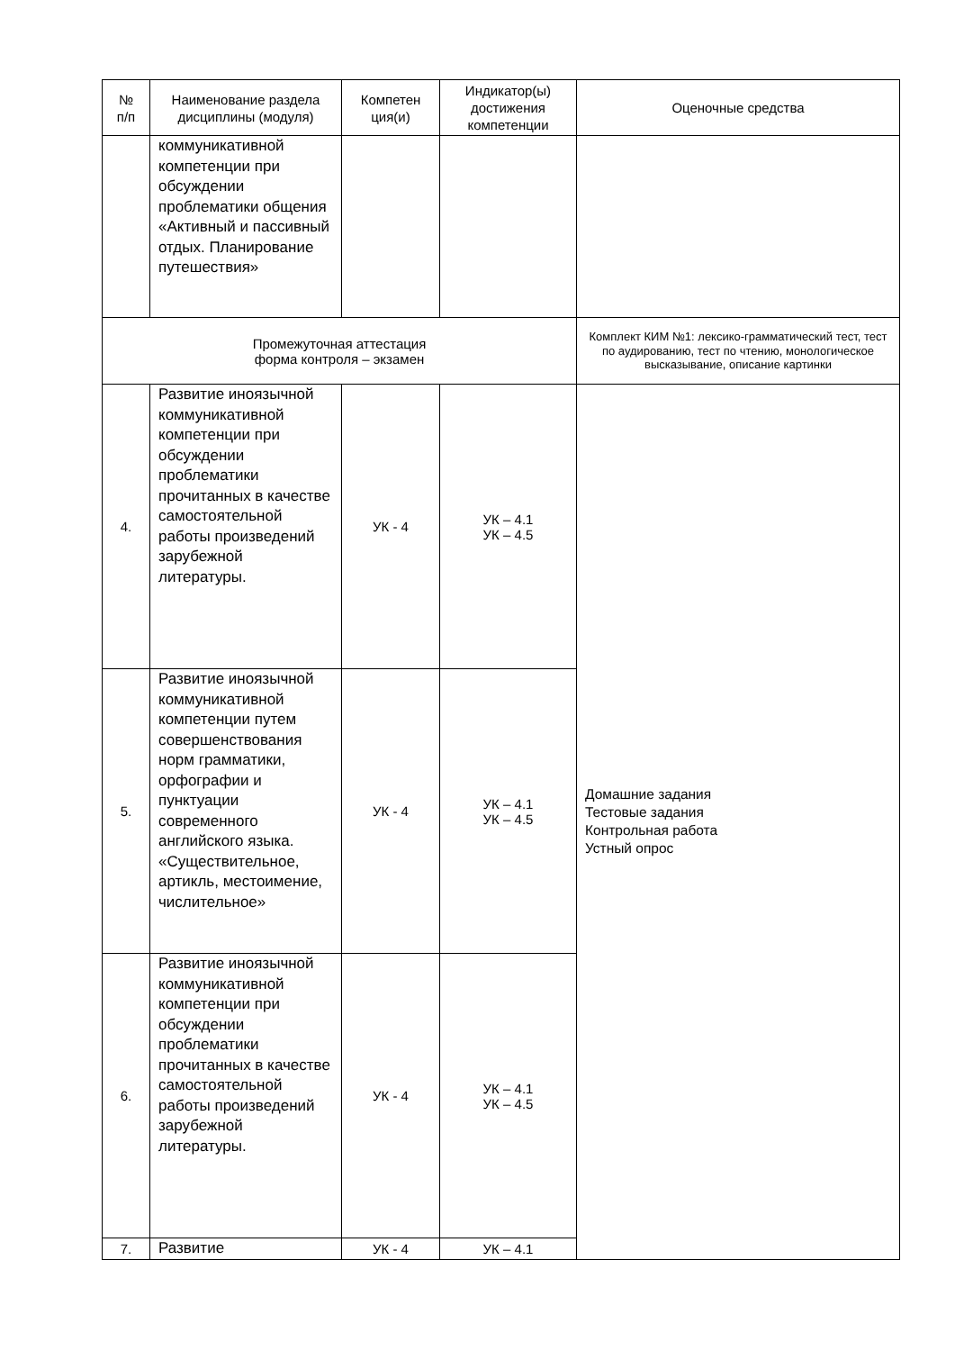| № п/п | Наименование раздела дисциплины (модуля) | Компетен ция(и) | Индикатор(ы) достижения компетенции | Оценочные средства |
| --- | --- | --- | --- | --- |
| | коммуникативной компетенции при обсуждении проблематики общения «Активный и пассивный отдых. Планирование путешествия» | | | |
| Промежуточная аттестация форма контроля – экзамен | | | | Комплект КИМ №1: лексико-грамматический тест, тест по аудированию, тест по чтению, монологическое высказывание, описание картинки |
| 4. | Развитие иноязычной коммуникативной компетенции при обсуждении проблематики прочитанных в качестве самостоятельной работы произведений зарубежной литературы. | УК - 4 | УК – 4.1 УК – 4.5 | Домашние задания Тестовые задания Контрольная работа Устный опрос |
| 5. | Развитие иноязычной коммуникативной компетенции путем совершенствования норм грамматики, орфографии и пунктуации современного английского языка. «Существительное, артикль, местоимение, числительное» | УК - 4 | УК – 4.1 УК – 4.5 | |
| 6. | Развитие иноязычной коммуникативной компетенции при обсуждении проблематики прочитанных в качестве самостоятельной работы произведений зарубежной литературы. | УК - 4 | УК – 4.1 УК – 4.5 | |
| 7. | Развитие | УК - 4 | УК – 4.1 | |